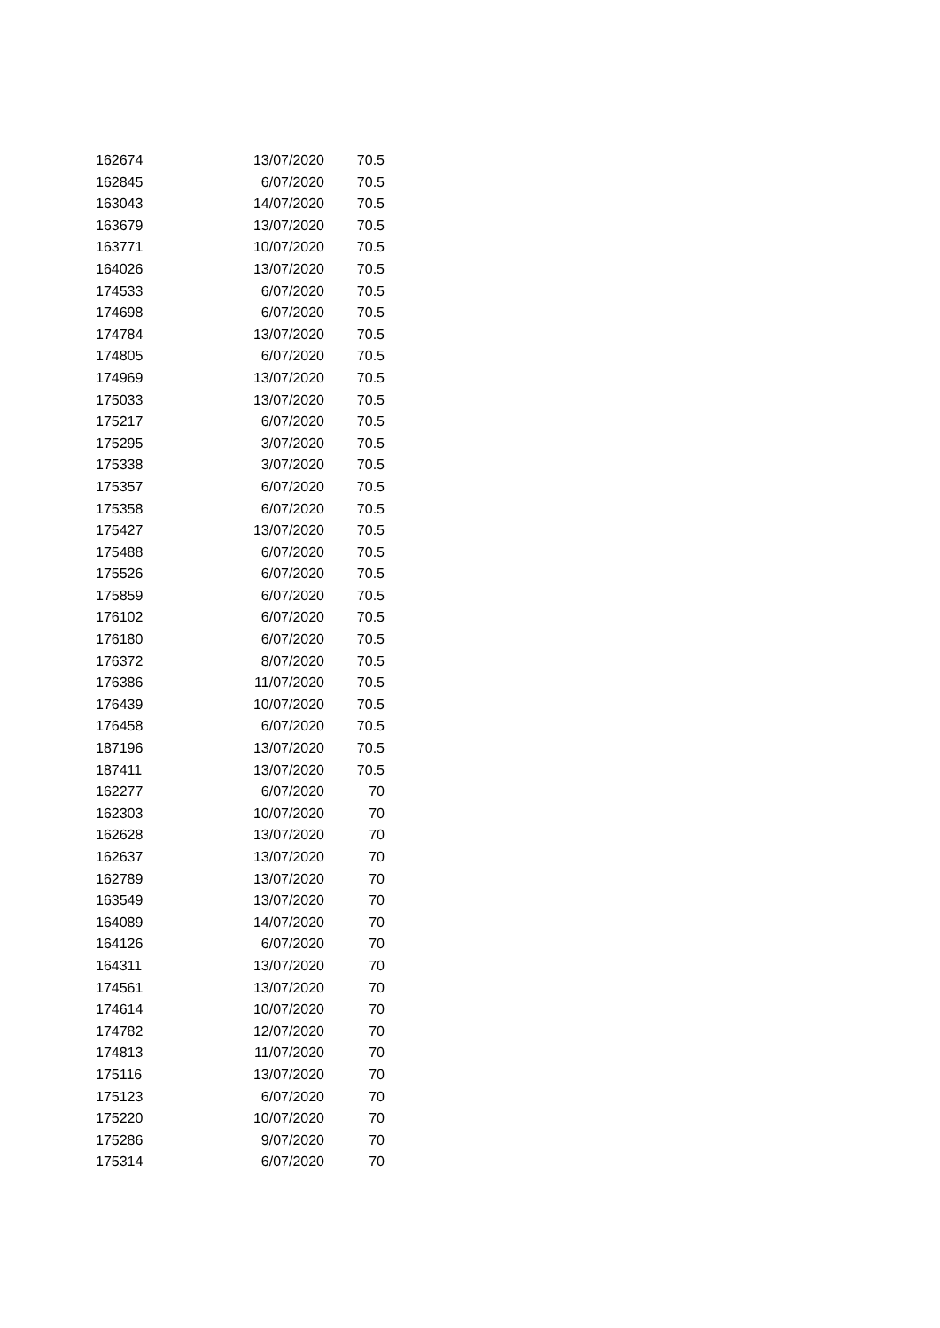| 162674 | 13/07/2020 | 70.5 |
| 162845 | 6/07/2020 | 70.5 |
| 163043 | 14/07/2020 | 70.5 |
| 163679 | 13/07/2020 | 70.5 |
| 163771 | 10/07/2020 | 70.5 |
| 164026 | 13/07/2020 | 70.5 |
| 174533 | 6/07/2020 | 70.5 |
| 174698 | 6/07/2020 | 70.5 |
| 174784 | 13/07/2020 | 70.5 |
| 174805 | 6/07/2020 | 70.5 |
| 174969 | 13/07/2020 | 70.5 |
| 175033 | 13/07/2020 | 70.5 |
| 175217 | 6/07/2020 | 70.5 |
| 175295 | 3/07/2020 | 70.5 |
| 175338 | 3/07/2020 | 70.5 |
| 175357 | 6/07/2020 | 70.5 |
| 175358 | 6/07/2020 | 70.5 |
| 175427 | 13/07/2020 | 70.5 |
| 175488 | 6/07/2020 | 70.5 |
| 175526 | 6/07/2020 | 70.5 |
| 175859 | 6/07/2020 | 70.5 |
| 176102 | 6/07/2020 | 70.5 |
| 176180 | 6/07/2020 | 70.5 |
| 176372 | 8/07/2020 | 70.5 |
| 176386 | 11/07/2020 | 70.5 |
| 176439 | 10/07/2020 | 70.5 |
| 176458 | 6/07/2020 | 70.5 |
| 187196 | 13/07/2020 | 70.5 |
| 187411 | 13/07/2020 | 70.5 |
| 162277 | 6/07/2020 | 70 |
| 162303 | 10/07/2020 | 70 |
| 162628 | 13/07/2020 | 70 |
| 162637 | 13/07/2020 | 70 |
| 162789 | 13/07/2020 | 70 |
| 163549 | 13/07/2020 | 70 |
| 164089 | 14/07/2020 | 70 |
| 164126 | 6/07/2020 | 70 |
| 164311 | 13/07/2020 | 70 |
| 174561 | 13/07/2020 | 70 |
| 174614 | 10/07/2020 | 70 |
| 174782 | 12/07/2020 | 70 |
| 174813 | 11/07/2020 | 70 |
| 175116 | 13/07/2020 | 70 |
| 175123 | 6/07/2020 | 70 |
| 175220 | 10/07/2020 | 70 |
| 175286 | 9/07/2020 | 70 |
| 175314 | 6/07/2020 | 70 |